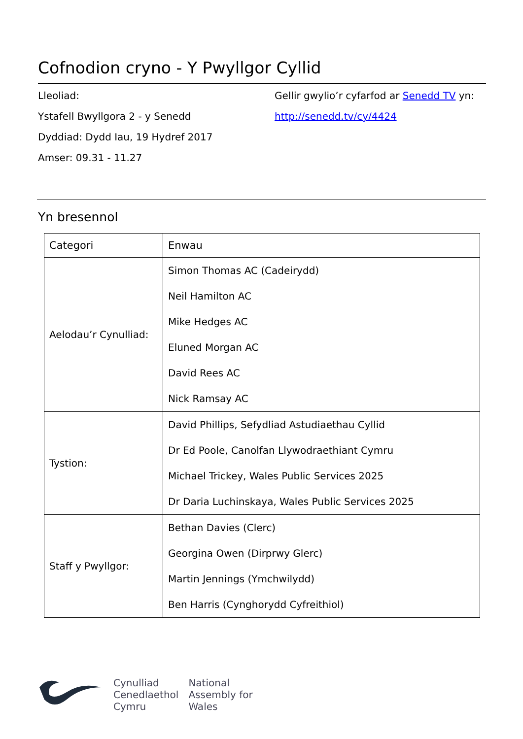Cofnodion cryno - Y Pwyllgor Cyllid
Lleoliad:
Ystafell Bwyllgora 2 - y Senedd
Dyddiad: Dydd Iau, 19 Hydref 2017
Amser: 09.31 - 11.27
Gellir gwylio’r cyfarfod ar Senedd TV yn:
http://senedd.tv/cy/4424
Yn bresennol
| Categori | Enwau |
| --- | --- |
| Aelodau’r Cynulliad: | Simon Thomas AC (Cadeirydd) Neil Hamilton AC Mike Hedges AC Eluned Morgan AC David Rees AC Nick Ramsay AC |
| Tystion: | David Phillips, Sefydliad Astudiaethau Cyllid Dr Ed Poole, Canolfan Llywodraethiant Cymru Michael Trickey, Wales Public Services 2025 Dr Daria Luchinskaya, Wales Public Services 2025 |
| Staff y Pwyllgor: | Bethan Davies (Clerc) Georgina Owen (Dirprwy Glerc) Martin Jennings (Ymchwilydd) Ben Harris (Cynghorydd Cyfreithiol) |
Cynulliad
Cenedlaethol
Cymru
National
Assembly for
Wales